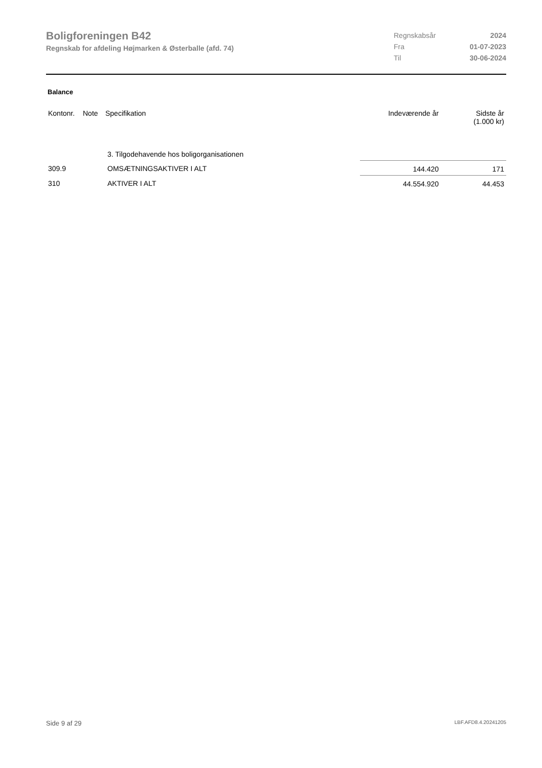Boligforeningen B42
Regnskab for afdeling Højmarken & Østerballe (afd. 74)
| Regnskabsår | 2024 |
| Fra | 01-07-2023 |
| Til | 30-06-2024 |
Balance
| Kontonr. | Note | Specifikation | Indeværende år | Sidste år (1.000 kr) |
| --- | --- | --- | --- | --- |
| | | 3. Tilgodehavende hos boligorganisationen | | |
| 309.9 | | OMSÆTNINGSAKTIVER I ALT | 144.420 | 171 |
| 310 | | AKTIVER I ALT | 44.554.920 | 44.453 |
Side 9 af 29 LBF.AFD8.4.20241205